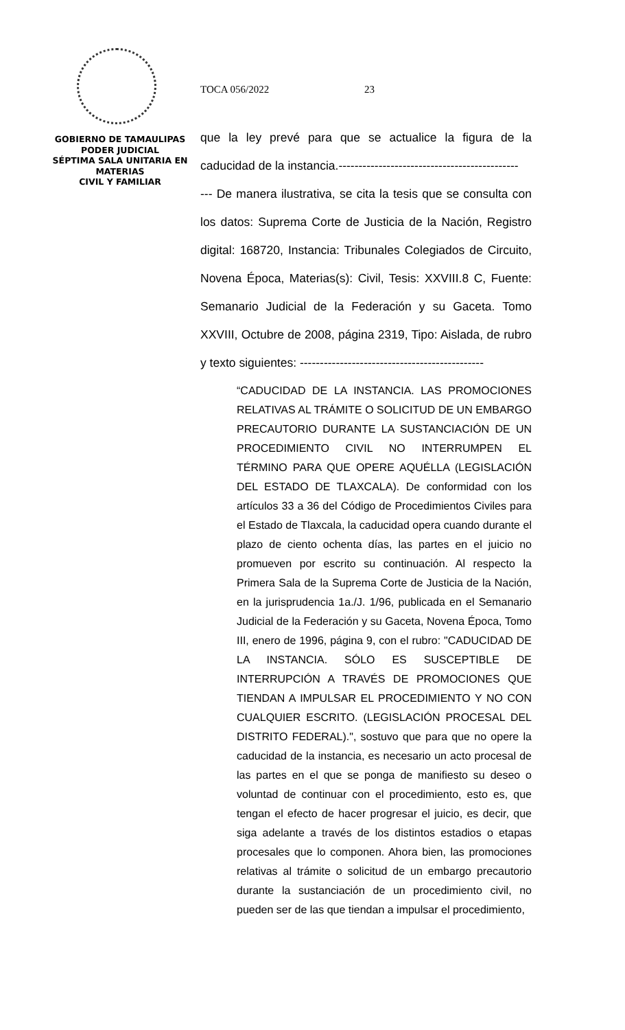TOCA 056/2022 23
GOBIERNO DE TAMAULIPAS
PODER JUDICIAL
SÉPTIMA SALA UNITARIA EN MATERIAS
CIVIL Y FAMILIAR
que la ley prevé para que se actualice la figura de la caducidad de la instancia.---------------------------------------------
--- De manera ilustrativa, se cita la tesis que se consulta con los datos: Suprema Corte de Justicia de la Nación, Registro digital: 168720, Instancia: Tribunales Colegiados de Circuito, Novena Época, Materias(s): Civil, Tesis: XXVIII.8 C, Fuente: Semanario Judicial de la Federación y su Gaceta. Tomo XXVIII, Octubre de 2008, página 2319, Tipo: Aislada, de rubro y texto siguientes: ----------------------------------------------
“CADUCIDAD DE LA INSTANCIA. LAS PROMOCIONES RELATIVAS AL TRÁMITE O SOLICITUD DE UN EMBARGO PRECAUTORIO DURANTE LA SUSTANCIACIÓN DE UN PROCEDIMIENTO CIVIL NO INTERRUMPEN EL TÉRMINO PARA QUE OPERE AQUÉLLA (LEGISLACIÓN DEL ESTADO DE TLAXCALA). De conformidad con los artículos 33 a 36 del Código de Procedimientos Civiles para el Estado de Tlaxcala, la caducidad opera cuando durante el plazo de ciento ochenta días, las partes en el juicio no promueven por escrito su continuación. Al respecto la Primera Sala de la Suprema Corte de Justicia de la Nación, en la jurisprudencia 1a./J. 1/96, publicada en el Semanario Judicial de la Federación y su Gaceta, Novena Época, Tomo III, enero de 1996, página 9, con el rubro: "CADUCIDAD DE LA INSTANCIA. SÓLO ES SUSCEPTIBLE DE INTERRUPCIÓN A TRAVÉS DE PROMOCIONES QUE TIENDAN A IMPULSAR EL PROCEDIMIENTO Y NO CON CUALQUIER ESCRITO. (LEGISLACIÓN PROCESAL DEL DISTRITO FEDERAL).", sostuvo que para que no opere la caducidad de la instancia, es necesario un acto procesal de las partes en el que se ponga de manifiesto su deseo o voluntad de continuar con el procedimiento, esto es, que tengan el efecto de hacer progresar el juicio, es decir, que siga adelante a través de los distintos estadios o etapas procesales que lo componen. Ahora bien, las promociones relativas al trámite o solicitud de un embargo precautorio durante la sustanciación de un procedimiento civil, no pueden ser de las que tiendan a impulsar el procedimiento,